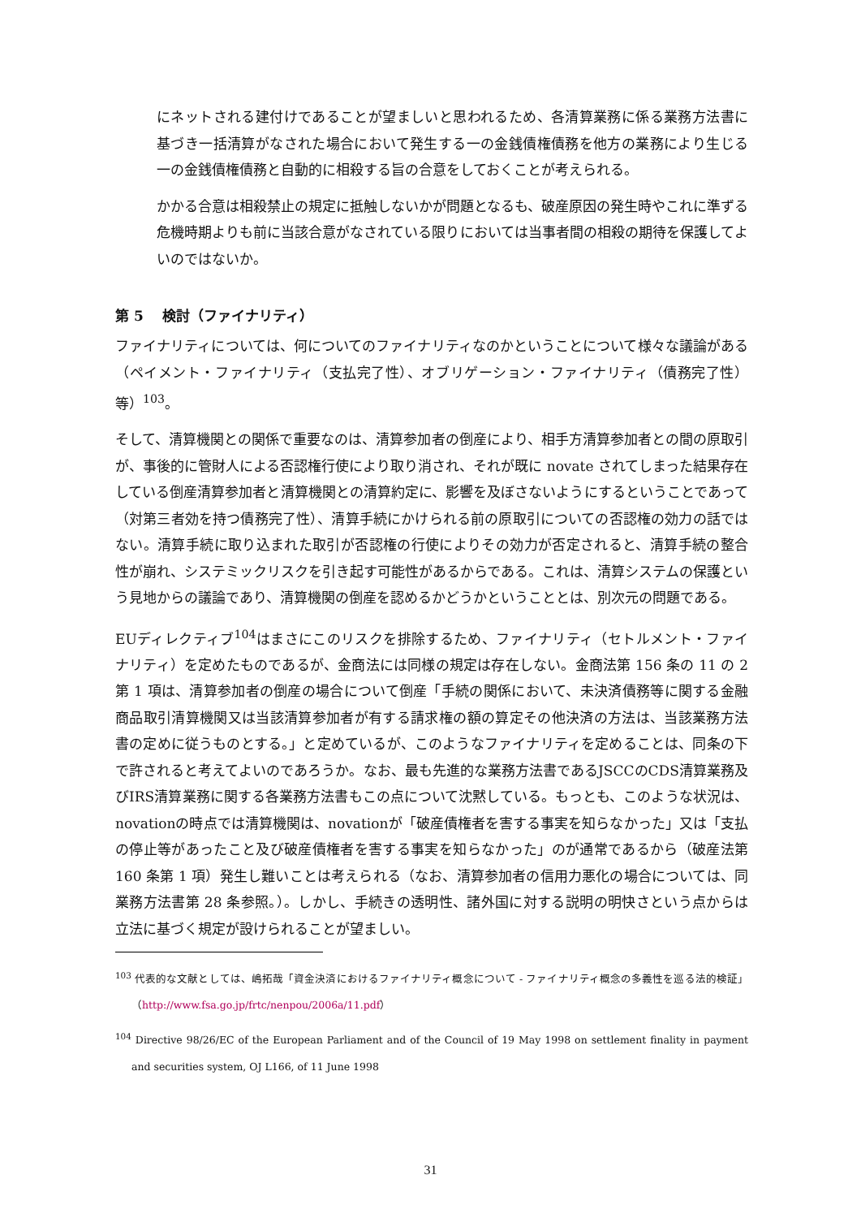にネットされる建付けであることが望ましいと思われるため、各清算業務に係る業務方法書に基づき一括清算がなされた場合において発生する一の金銭債権債務を他方の業務により生じる一の金銭債権債務と自動的に相殺する旨の合意をしておくことが考えられる。
かかる合意は相殺禁止の規定に抵触しないかが問題となるも、破産原因の発生時やこれに準ずる危機時期よりも前に当該合意がなされている限りにおいては当事者間の相殺の期待を保護してよいのではないか。
第 5　 検討（ファイナリティ）
ファイナリティについては、何についてのファイナリティなのかということについて様々な議論がある（ペイメント・ファイナリティ（支払完了性）、オブリゲーション・ファイナリティ（債務完了性）等）<sup>103</sup>。
そして、清算機関との関係で重要なのは、清算参加者の倒産により、相手方清算参加者との間の原取引が、事後的に管財人による否認権行使により取り消され、それが既に novate されてしまった結果存在している倒産清算参加者と清算機関との清算約定に、影響を及ぼさないようにするということであって（対第三者効を持つ債務完了性）、清算手続にかけられる前の原取引についての否認権の効力の話ではない。清算手続に取り込まれた取引が否認権の行使によりその効力が否定されると、清算手続の整合性が崩れ、システミックリスクを引き起す可能性があるからである。これは、清算システムの保護という見地からの議論であり、清算機関の倒産を認めるかどうかということとは、別次元の問題である。
EUディレクティブ<sup>104</sup>はまさにこのリスクを排除するため、ファイナリティ（セトルメント・ファイナリティ）を定めたものであるが、金商法には同様の規定は存在しない。金商法第 156 条の 11 の 2 第 1 項は、清算参加者の倒産の場合について倒産「手続の関係において、未決済債務等に関する金融商品取引清算機関又は当該清算参加者が有する請求権の額の算定その他決済の方法は、当該業務方法書の定めに従うものとする。」と定めているが、このようなファイナリティを定めることは、同条の下で許されると考えてよいのであろうか。なお、最も先進的な業務方法書であるJSCCのCDS清算業務及びIRS清算業務に関する各業務方法書もこの点について沈黙している。もっとも、このような状況は、novationの時点では清算機関は、novationが「破産債権者を害する事実を知らなかった」又は「支払の停止等があったこと及び破産債権者を害する事実を知らなかった」のが通常であるから（破産法第 160 条第 1 項）発生し難いことは考えられる（なお、清算参加者の信用力悪化の場合については、同業務方法書第 28 条参照。）。しかし、手続きの透明性、諸外国に対する説明の明快さという点からは立法に基づく規定が設けられることが望ましい。
<sup>103</sup> 代表的な文献としては、嶋拓哉「資金決済におけるファイナリティ概念について - ファイナリティ概念の多義性を巡る法的検証」（http://www.fsa.go.jp/frtc/nenpou/2006a/11.pdf）
<sup>104</sup> Directive 98/26/EC of the European Parliament and of the Council of 19 May 1998 on settlement finality in payment and securities system, OJ L166, of 11 June 1998
31